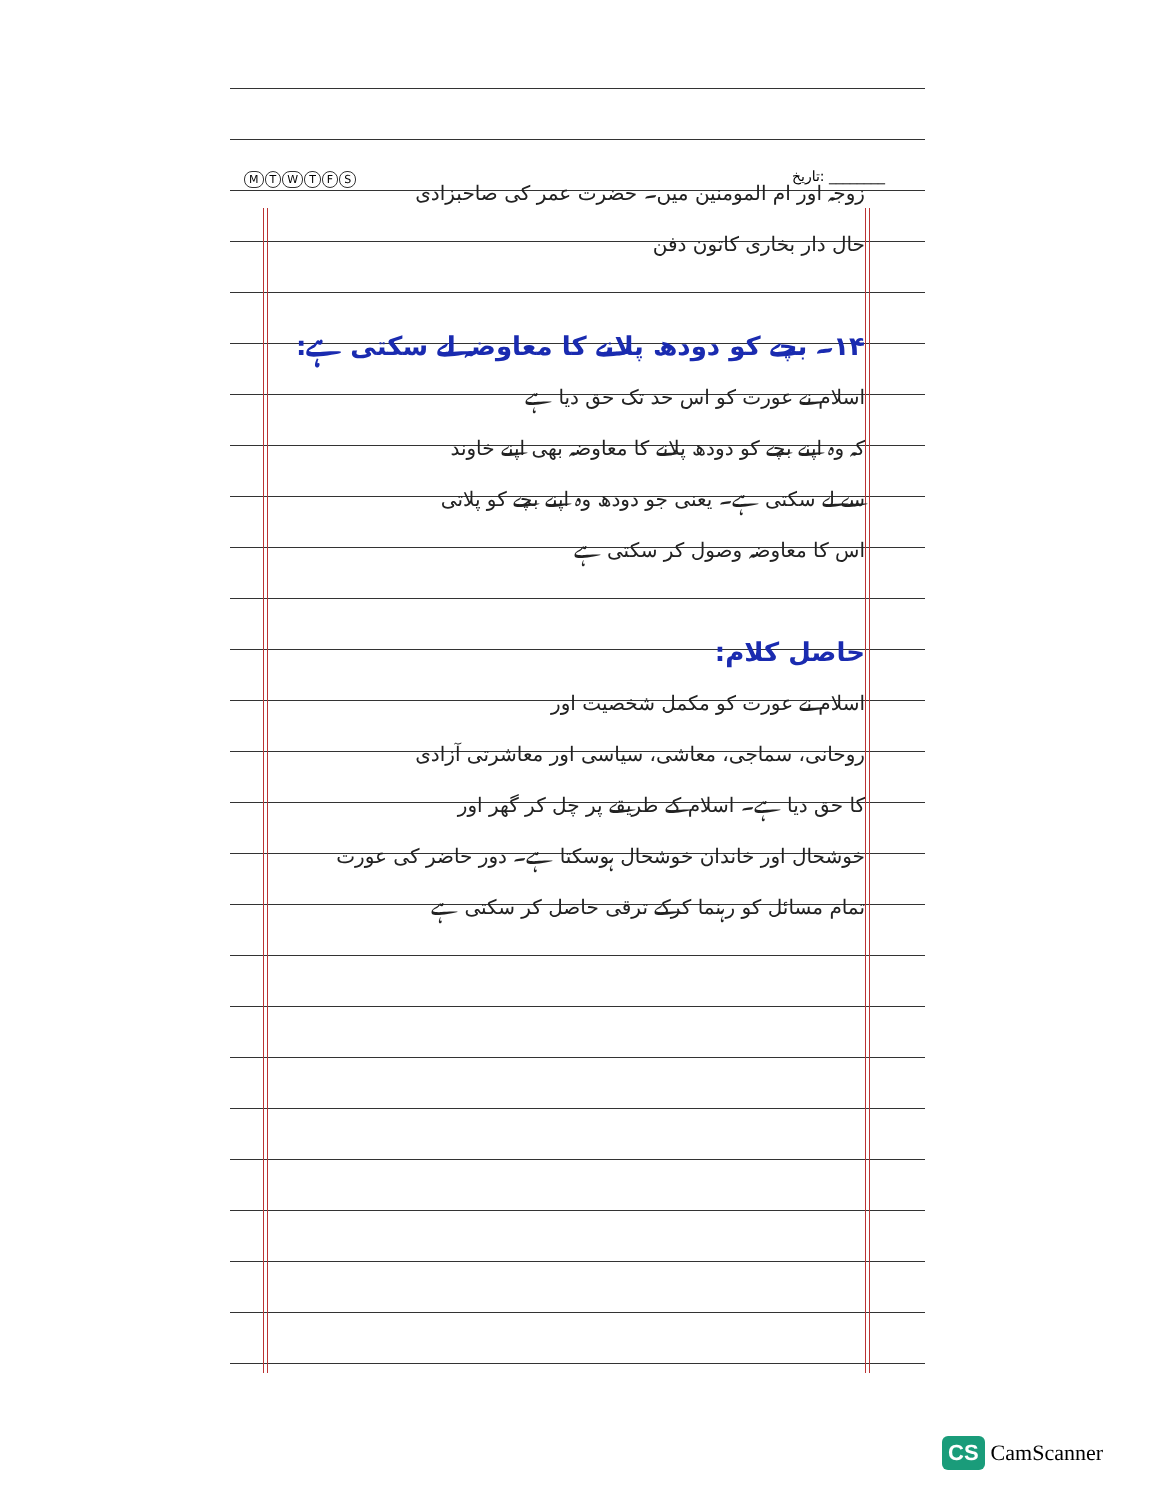MTWTFS تاریخ: ________
زوجہ اور ام المومنین میں۔ حضرت عمر کی صاحبزادی
حال دار بخاری کاتون دفن
۱۴۔ بچے کو دودھ پلانے کا معاوضہ لے سکتی ہے:
اسلام نے عورت کو اس حد تک حق دیا ہے
کہ وہ اپنے بچے کو دودھ پلانے کا معاوضہ بھی اپنے خاوند
سے لے سکتی ہے۔ یعنی جو دودھ وہ اپنے بچے کو پلاتی
اس کا معاوضہ وصول کر سکتی ہے
حاصل کلام:
اسلام نے عورت کو مکمل شخصیت اور
روحانی، سماجی، معاشی، سیاسی اور معاشرتی آزادی
کا حق دیا ہے۔ اسلام کے طریقے پر چل کر گھر اور
خوشحال اور خاندان خوشحال ہوسکتا ہے۔ دور حاضر کی عورت
تمام مسائل کو رہنما کرکے ترقی حاصل کر سکتی ہے
CS CamScanner